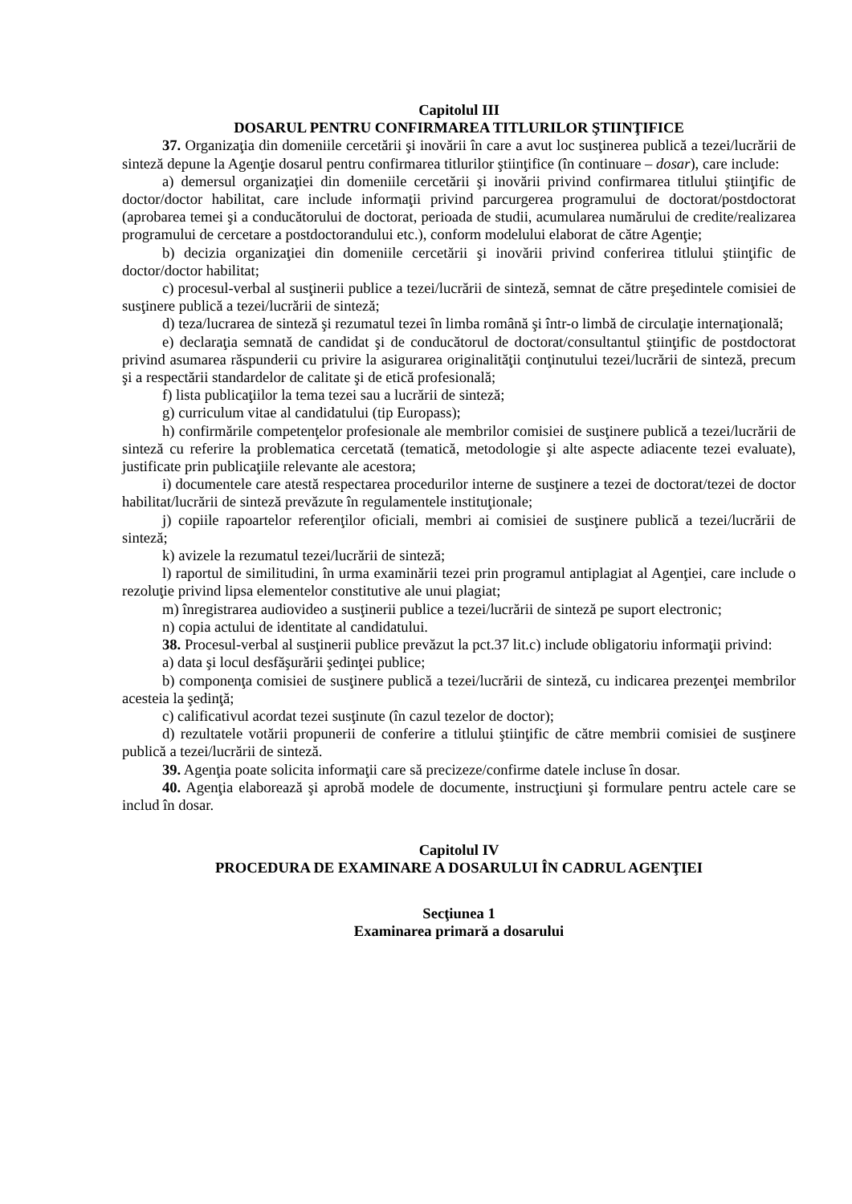Capitolul III
DOSARUL PENTRU CONFIRMAREA TITLURILOR ŞTIINŢIFICE
37. Organizaţia din domeniile cercetării şi inovării în care a avut loc susţinerea publică a tezei/lucrării de sinteză depune la Agenţie dosarul pentru confirmarea titlurilor ştiinţifice (în continuare – dosar), care include:
a) demersul organizaţiei din domeniile cercetării şi inovării privind confirmarea titlului ştiinţific de doctor/doctor habilitat, care include informaţii privind parcurgerea programului de doctorat/postdoctorat (aprobarea temei şi a conducătorului de doctorat, perioada de studii, acumularea numărului de credite/realizarea programului de cercetare a postdoctorandului etc.), conform modelului elaborat de către Agenţie;
b) decizia organizaţiei din domeniile cercetării şi inovării privind conferirea titlului ştiinţific de doctor/doctor habilitat;
c) procesul-verbal al susţinerii publice a tezei/lucrării de sinteză, semnat de către preşedintele comisiei de susţinere publică a tezei/lucrării de sinteză;
d) teza/lucrarea de sinteză şi rezumatul tezei în limba română şi într-o limbă de circulaţie internaţională;
e) declaraţia semnată de candidat şi de conducătorul de doctorat/consultantul ştiinţific de postdoctorat privind asumarea răspunderii cu privire la asigurarea originalităţii conţinutului tezei/lucrării de sinteză, precum şi a respectării standardelor de calitate şi de etică profesională;
f) lista publicaţiilor la tema tezei sau a lucrării de sinteză;
g) curriculum vitae al candidatului (tip Europass);
h) confirmările competenţelor profesionale ale membrilor comisiei de susţinere publică a tezei/lucrării de sinteză cu referire la problematica cercetată (tematică, metodologie şi alte aspecte adiacente tezei evaluate), justificate prin publicaţiile relevante ale acestora;
i) documentele care atestă respectarea procedurilor interne de susţinere a tezei de doctorat/tezei de doctor habilitat/lucrării de sinteză prevăzute în regulamentele instituţionale;
j) copiile rapoartelor referenţilor oficiali, membri ai comisiei de susţinere publică a tezei/lucrării de sinteză;
k) avizele la rezumatul tezei/lucrării de sinteză;
l) raportul de similitudini, în urma examinării tezei prin programul antiplagiat al Agenţiei, care include o rezoluţie privind lipsa elementelor constitutive ale unui plagiat;
m) înregistrarea audiovideo a susţinerii publice a tezei/lucrării de sinteză pe suport electronic;
n) copia actului de identitate al candidatului.
38. Procesul-verbal al susţinerii publice prevăzut la pct.37 lit.c) include obligatoriu informaţii privind:
a) data şi locul desfăşurării şedinţei publice;
b) componenţa comisiei de susţinere publică a tezei/lucrării de sinteză, cu indicarea prezenţei membrilor acesteia la şedinţă;
c) calificativul acordat tezei susţinute (în cazul tezelor de doctor);
d) rezultatele votării propunerii de conferire a titlului ştiinţific de către membrii comisiei de susţinere publică a tezei/lucrării de sinteză.
39. Agenţia poate solicita informaţii care să precizeze/confirme datele incluse în dosar.
40. Agenţia elaborează şi aprobă modele de documente, instrucţiuni şi formulare pentru actele care se includ în dosar.
Capitolul IV
PROCEDURA DE EXAMINARE A DOSARULUI ÎN CADRUL AGENŢIEI
Secţiunea 1
Examinarea primară a dosarului